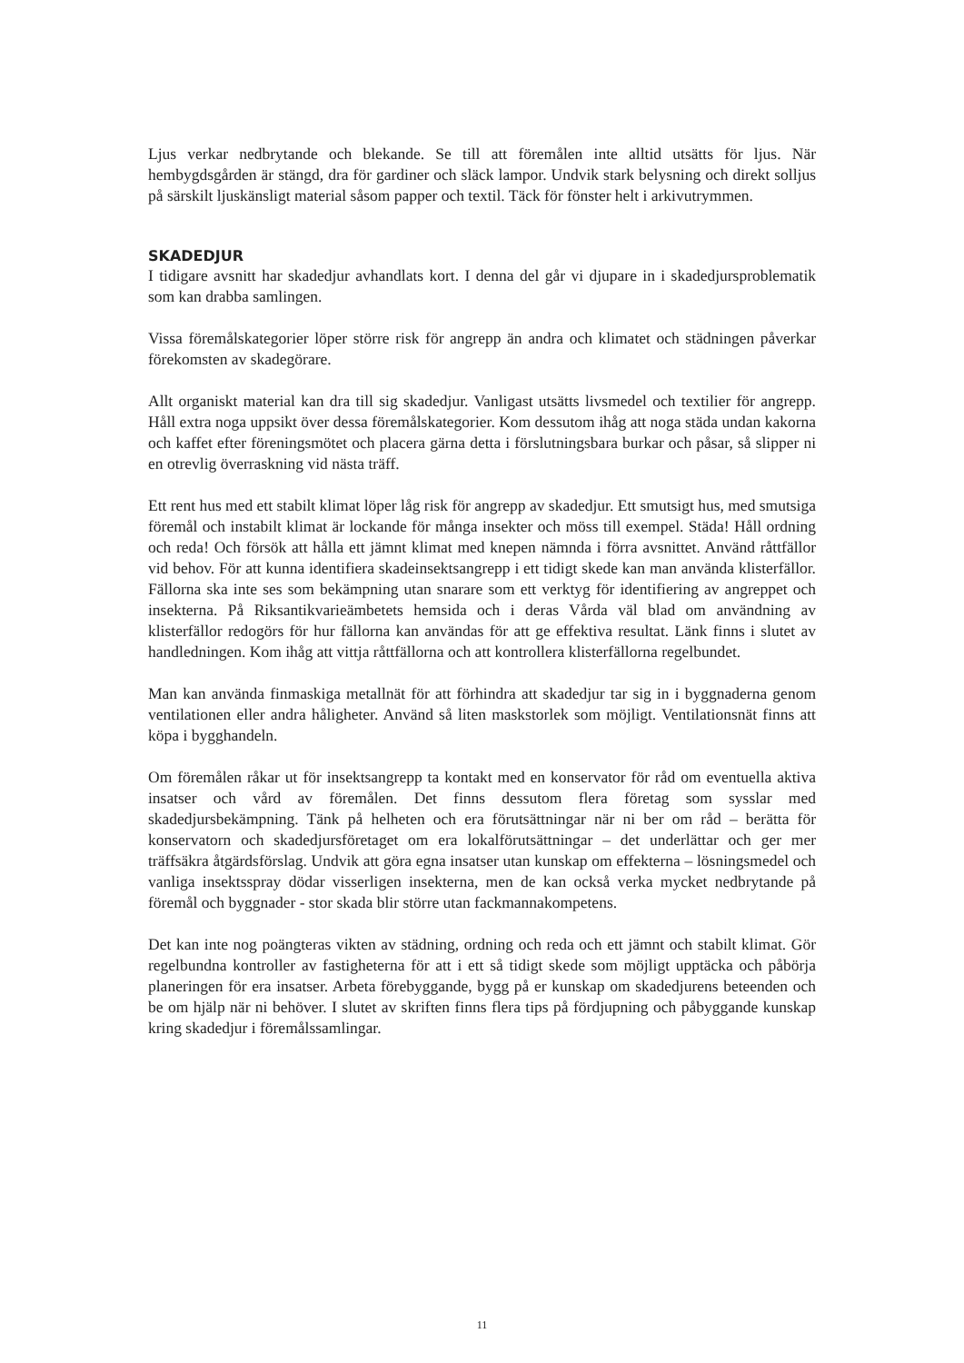Ljus verkar nedbrytande och blekande. Se till att föremålen inte alltid utsätts för ljus. När hembygdsgården är stängd, dra för gardiner och släck lampor. Undvik stark belysning och direkt solljus på särskilt ljuskänsligt material såsom papper och textil. Täck för fönster helt i arkivutrymmen.
SKADEDJUR
I tidigare avsnitt har skadedjur avhandlats kort. I denna del går vi djupare in i skadedjursproblematik som kan drabba samlingen.
Vissa föremålskategorier löper större risk för angrepp än andra och klimatet och städningen påverkar förekomsten av skadegörare.
Allt organiskt material kan dra till sig skadedjur. Vanligast utsätts livsmedel och textilier för angrepp. Håll extra noga uppsikt över dessa föremålskategorier. Kom dessutom ihåg att noga städa undan kakorna och kaffet efter föreningsmötet och placera gärna detta i förslutningsbara burkar och påsar, så slipper ni en otrevlig överraskning vid nästa träff.
Ett rent hus med ett stabilt klimat löper låg risk för angrepp av skadedjur. Ett smutsigt hus, med smutsiga föremål och instabilt klimat är lockande för många insekter och möss till exempel. Städa! Håll ordning och reda! Och försök att hålla ett jämnt klimat med knepen nämnda i förra avsnittet. Använd råttfällor vid behov. För att kunna identifiera skadeinsektsangrepp i ett tidigt skede kan man använda klisterfällor. Fällorna ska inte ses som bekämpning utan snarare som ett verktyg för identifiering av angreppet och insekterna. På Riksantikvarieämbetets hemsida och i deras Vårda väl blad om användning av klisterfällor redogörs för hur fällorna kan användas för att ge effektiva resultat. Länk finns i slutet av handledningen. Kom ihåg att vittja råttfällorna och att kontrollera klisterfällorna regelbundet.
Man kan använda finmaskiga metallnät för att förhindra att skadedjur tar sig in i byggnaderna genom ventilationen eller andra håligheter. Använd så liten maskstorlek som möjligt. Ventilationsnät finns att köpa i bygghandeln.
Om föremålen råkar ut för insektsangrepp ta kontakt med en konservator för råd om eventuella aktiva insatser och vård av föremålen. Det finns dessutom flera företag som sysslar med skadedjursbekämpning. Tänk på helheten och era förutsättningar när ni ber om råd – berätta för konservatorn och skadedjursföretaget om era lokalförutsättningar – det underlättar och ger mer träffsäkra åtgärdsförslag. Undvik att göra egna insatser utan kunskap om effekterna – lösningsmedel och vanliga insektsspray dödar visserligen insekterna, men de kan också verka mycket nedbrytande på föremål och byggnader - stor skada blir större utan fackmannakompetens.
Det kan inte nog poängteras vikten av städning, ordning och reda och ett jämnt och stabilt klimat. Gör regelbundna kontroller av fastigheterna för att i ett så tidigt skede som möjligt upptäcka och påbörja planeringen för era insatser. Arbeta förebyggande, bygg på er kunskap om skadedjurens beteenden och be om hjälp när ni behöver. I slutet av skriften finns flera tips på fördjupning och påbyggande kunskap kring skadedjur i föremålssamlingar.
11